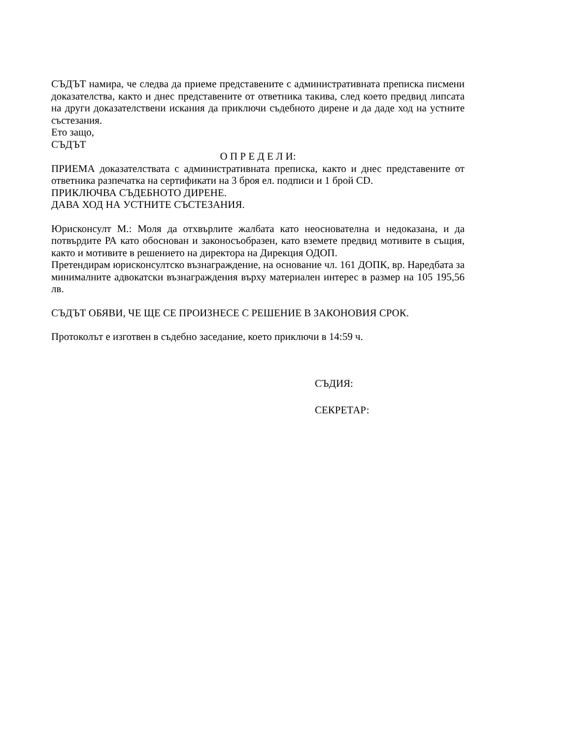СЪДЪТ намира, че следва да приеме представените с административната преписка писмени доказателства, както и днес представените от ответника такива, след което предвид липсата на други доказателствени искания да приключи съдебното дирене и да даде ход на устните състезания.
Ето защо,
СЪДЪТ
О П Р Е Д Е Л И:
ПРИЕМА доказателствата с административната преписка, както и днес представените от ответника разпечатка на сертификати на 3 броя ел. подписи и 1 брой CD.
ПРИКЛЮЧВА СЪДЕБНОТО ДИРЕНЕ.
ДАВА ХОД НА УСТНИТЕ СЪСТЕЗАНИЯ.
Юрисконсулт М.: Моля да отхвърлите жалбата като неоснователна и недоказана, и да потвърдите РА като обоснован и законосъобразен, като вземете предвид мотивите в същия, както и мотивите в решението на директора на Дирекция ОДОП.
Претендирам юрисконсултско възнаграждение, на основание чл. 161 ДОПК, вр. Наредбата за минималните адвокатски възнаграждения върху материален интерес в размер на 105 195,56 лв.
СЪДЪТ ОБЯВИ, ЧЕ ЩЕ СЕ ПРОИЗНЕСЕ С РЕШЕНИЕ В ЗАКОНОВИЯ СРОК.
Протоколът е изготвен в съдебно заседание, което приключи в 14:59 ч.
СЪДИЯ:
СЕКРЕТАР: